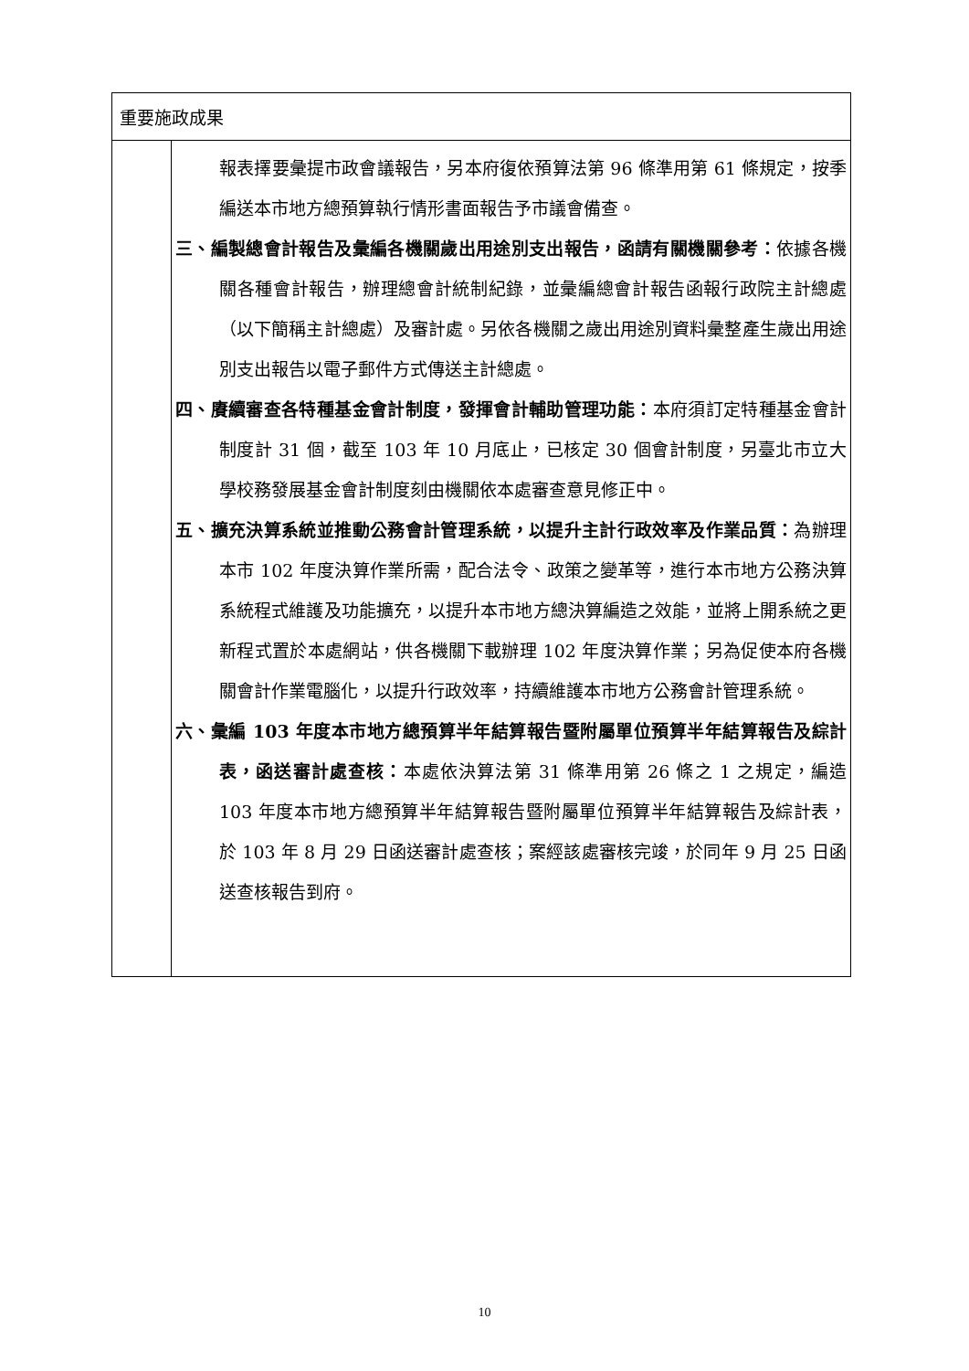| 重要施政成果 | |
| --- | --- |
| | 報表擇要彙提市政會議報告，另本府復依預算法第 96 條準用第 61 條規定，按季編送本市地方總預算執行情形書面報告予市議會備查。 三、編製總會計報告及彙編各機關歲出用途別支出報告，函請有關機關參考： 依據各機關各種會計報告，辦理總會計統制紀錄，並彙編總會計報告函報行政院主計總處（以下簡稱主計總處）及審計處。另依各機關之歲出用途別資料彙整產生歲出用途別支出報告以電子郵件方式傳送主計總處。 四、賡續審查各特種基金會計制度，發揮會計輔助管理功能： 本府須訂定特種基金會計制度計 31 個，截至 103 年 10 月底止，已核定 30 個會計制度，另臺北市立大學校務發展基金會計制度刻由機關依本處審查意見修正中。 五、擴充決算系統並推動公務會計管理系統，以提升主計行政效率及作業品質： 為辦理本市 102 年度決算作業所需，配合法令、政策之變革等，進行本市地方公務決算系統程式維護及功能擴充，以提升本市地方總決算編造之效能，並將上開系統之更新程式置於本處網站，供各機關下載辦理 102 年度決算作業；另為促使本府各機關會計作業電腦化，以提升行政效率，持續維護本市地方公務會計管理系統。 六、彙編 103 年度本市地方總預算半年結算報告暨附屬單位預算半年結算報告及綜計表，函送審計處查核： 本處依決算法第 31 條準用第 26 條之 1 之規定，編造 103 年度本市地方總預算半年結算報告暨附屬單位預算半年結算報告及綜計表，於 103 年 8 月 29 日函送審計處查核；案經該處審核完竣，於同年 9 月 25 日函送查核報告到府。 |
10